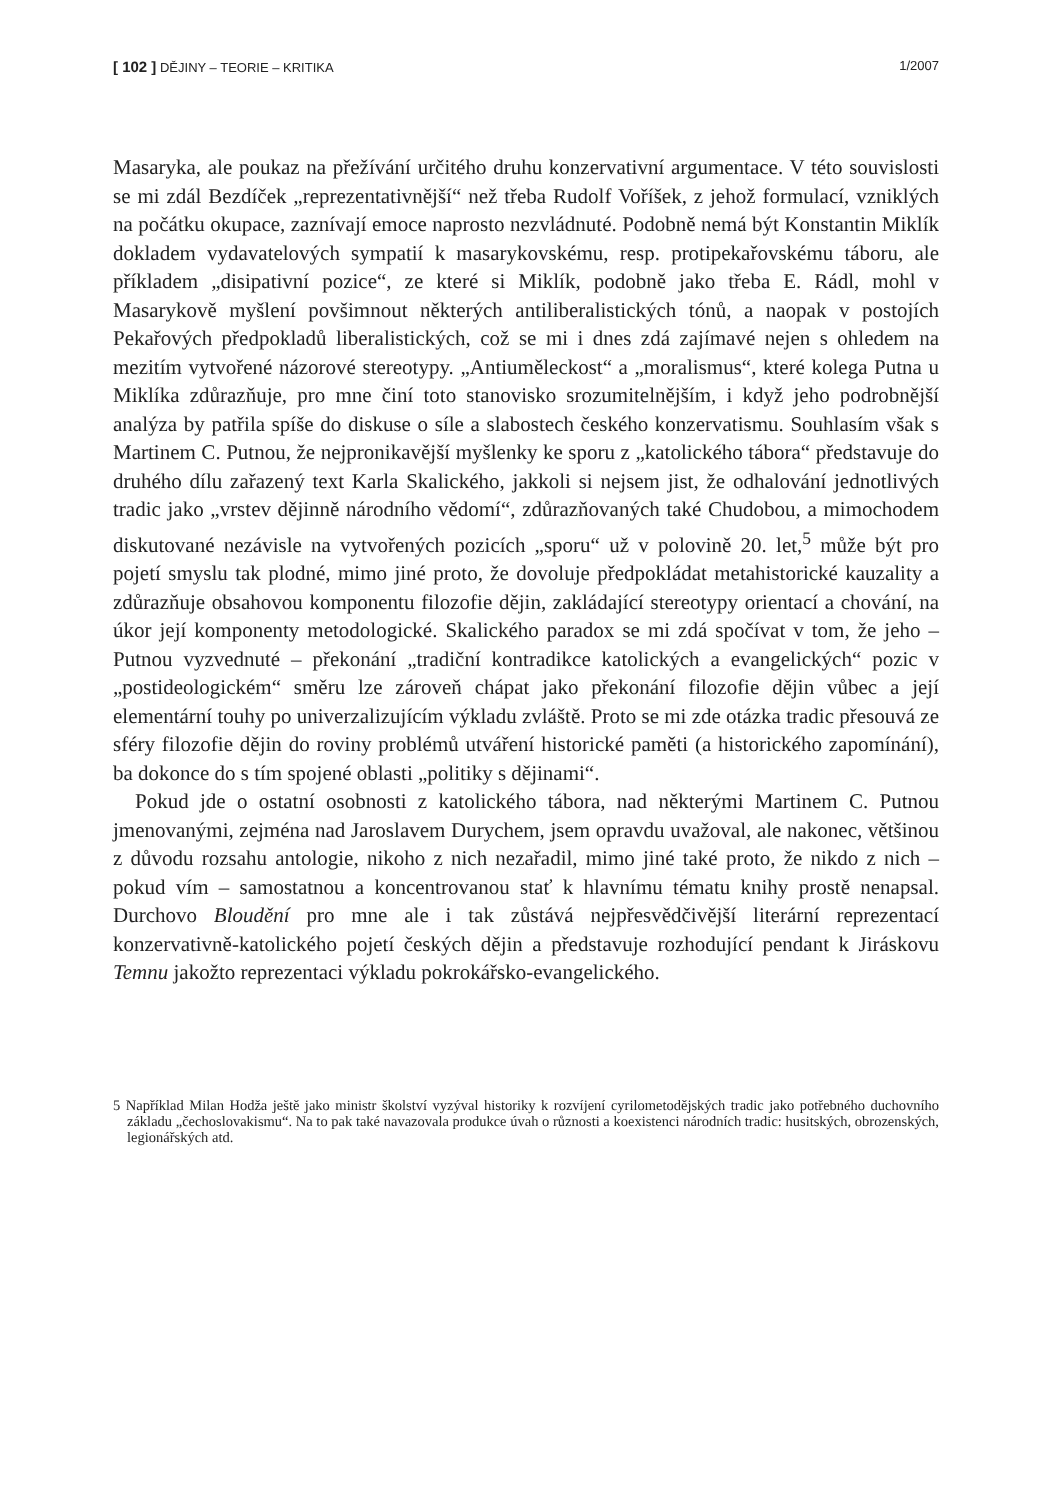[ 102 ] DĚJINY – TEORIE – KRITIKA 1/2007
Masaryka, ale poukaz na přežívání určitého druhu konzervativní argumentace. V této souvislosti se mi zdál Bezdíček „reprezentativnější“ než třeba Rudolf Voříšek, z jehož formulací, vzniklých na počátku okupace, zaznívají emoce naprosto nezvládnuté. Podobně nemá být Konstantin Miklík dokladem vydavatelových sympatií k masarykovskému, resp. protipekařovskému táboru, ale příkladem „disipativní pozice“, ze které si Miklík, podobně jako třeba E. Rádl, mohl v Masarykově myšlení povšimnout některých antiliberalistických tónů, a naopak v postojích Pekařových předpokladů liberalistických, což se mi i dnes zdá zajímavé nejen s ohledem na mezitím vytvořené názorové stereotypy. „Antiuměleckost“ a „moralismus“, které kolega Putna u Miklíka zdůrazňuje, pro mne činí toto stanovisko srozumitelnějším, i když jeho podrobnější analýza by patřila spíše do diskuse o síle a slabostech českého konzervatismu. Souhlasím však s Martinem C. Putnou, že nejpronikavější myšlenky ke sporu z „katolického tábora“ představuje do druhého dílu zařazený text Karla Skalického, jakkoli si nejsem jist, že odhalování jednotlivých tradic jako „vrstev dějinně národního vědomí“, zdůrazňovaných také Chudobou, a mimochodem diskutované nezávisle na vytvořených pozicích „sporu“ už v polovině 20. let,<sup>5</sup> může být pro pojetí smyslu tak plodné, mimo jiné proto, že dovoluje předpokládat metahistorické kauzality a zdůrazňuje obsahovou komponentu filozofie dějin, zakládající stereotypy orientací a chování, na úkor její komponenty metodologické. Skalického paradox se mi zdá spočívat v tom, že jeho – Putnou vyzvednuté – překonání „tradiční kontradikce katolických a evangelických“ pozic v „postideologickém“ směru lze zároveň chápat jako překonání filozofie dějin vůbec a její elementární touhy po univerzalizujícím výkladu zvláště. Proto se mi zde otázka tradic přesouvá ze sféry filozofie dějin do roviny problémů utváření historické paměti (a historického zapomínání), ba dokonce do s tím spojené oblasti „politiky s dějinami“.
Pokud jde o ostatní osobnosti z katolického tábora, nad některými Martinem C. Putnou jmenovanými, zejména nad Jaroslavem Durychem, jsem opravdu uvažoval, ale nakonec, většinou z důvodu rozsahu antologie, nikoho z nich nezařadil, mimo jiné také proto, že nikdo z nich – pokud vím – samostatnou a koncentrovanou stať k hlavnímu tématu knihy prostě nenapsal. Durchovo Bloudění pro mne ale i tak zůstává nejpřesvědčivější literární reprezentací konzervativně-katolického pojetí českých dějin a představuje rozhodující pendant k Jiráskovu Temnu jakožto reprezentaci výkladu pokrokářsko-evangelického.
5 Například Milan Hodža ještě jako ministr školství vyzýval historiky k rozvíjení cyrilometodějských tradic jako potřebného duchovního základu „čechoslovakismu“. Na to pak také navazovala produkce úvah o různosti a koexistenci národních tradic: husitských, obrozenských, legionářských atd.